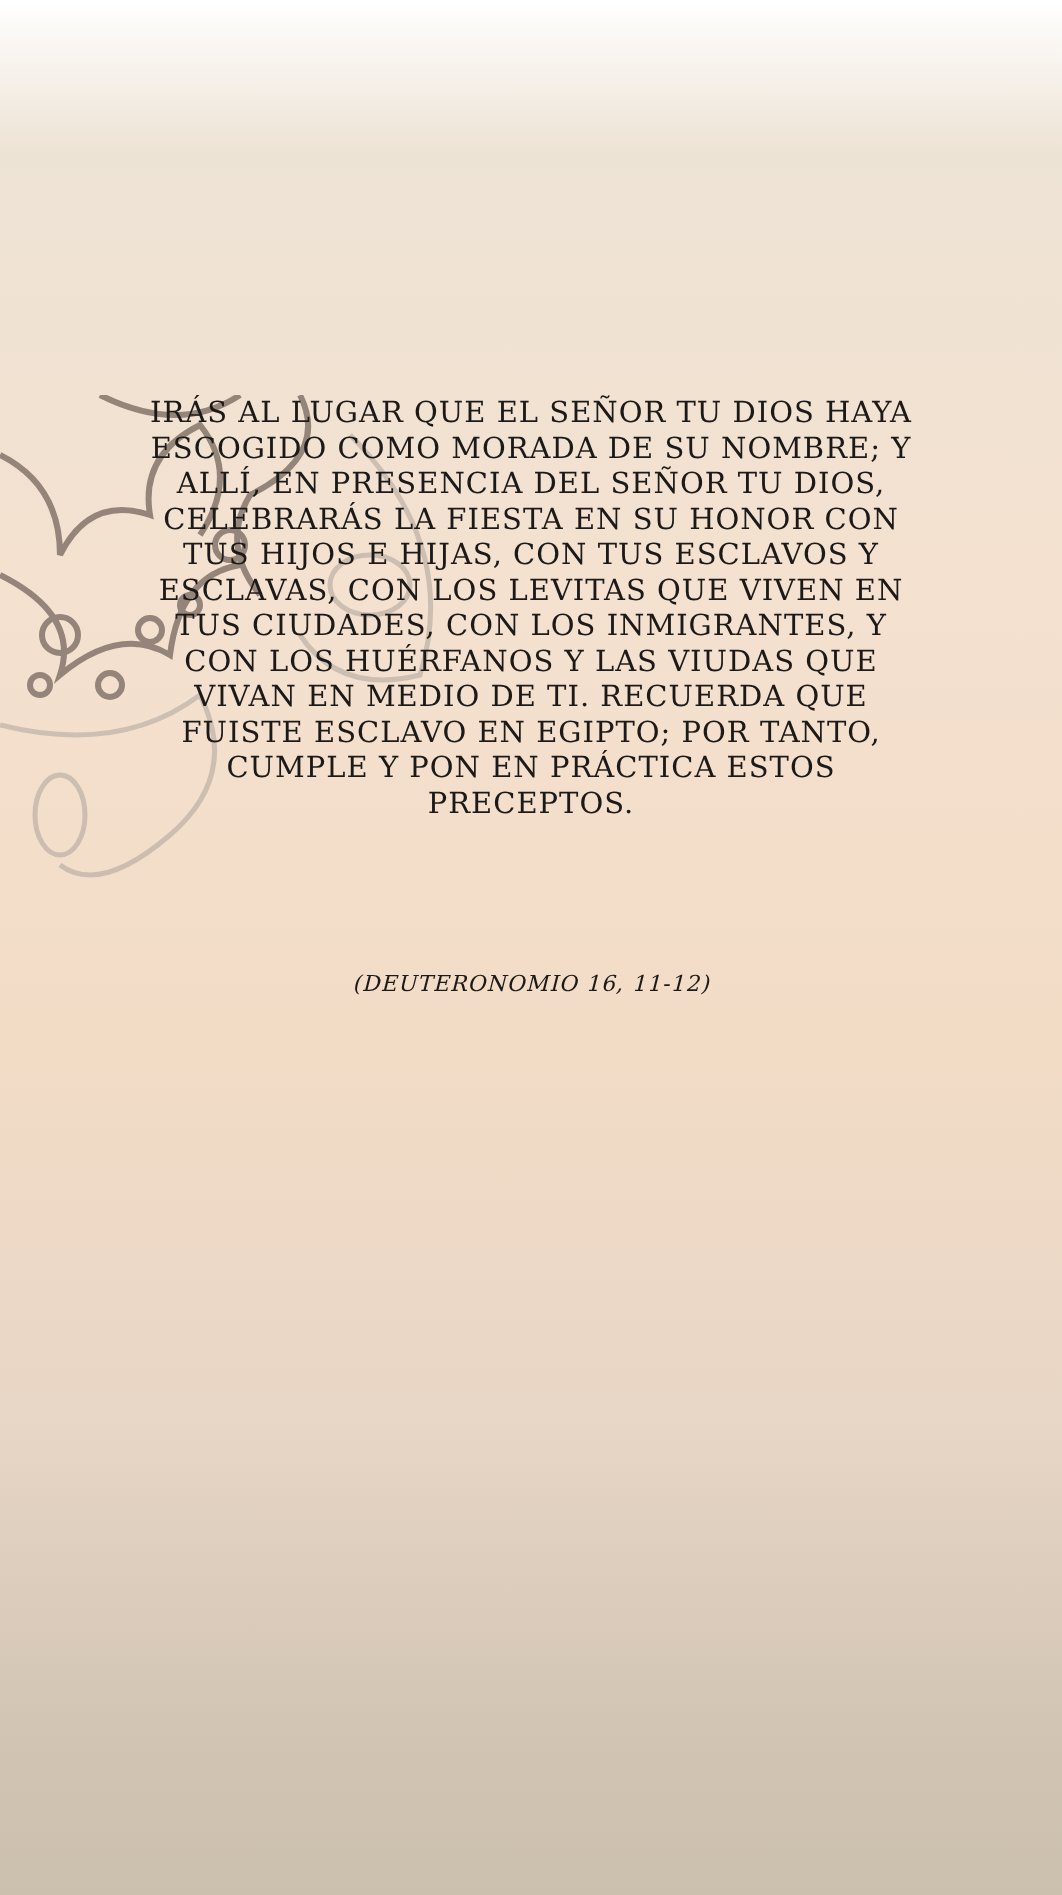IRÁS AL LUGAR QUE EL SEÑOR TU DIOS HAYA ESCOGIDO COMO MORADA DE SU NOMBRE; Y ALLÍ, EN PRESENCIA DEL SEÑOR TU DIOS, CELEBRARÁS LA FIESTA EN SU HONOR CON TUS HIJOS E HIJAS, CON TUS ESCLAVOS Y ESCLAVAS, CON LOS LEVITAS QUE VIVEN EN TUS CIUDADES, CON LOS INMIGRANTES, Y CON LOS HUÉRFANOS Y LAS VIUDAS QUE VIVAN EN MEDIO DE TI. RECUERDA QUE FUISTE ESCLAVO EN EGIPTO; POR TANTO, CUMPLE Y PON EN PRÁCTICA ESTOS PRECEPTOS.
(DEUTERONOMIO 16, 11-12)